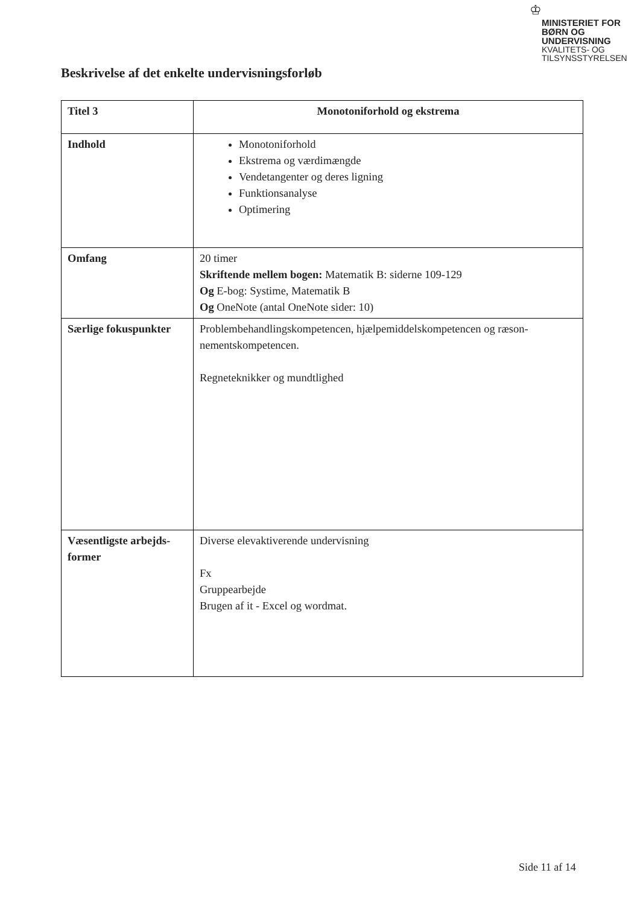♔
MINISTERIET FOR
BØRN OG
UNDERVISNING
KVALITETS- OG
TILSYNSSTYRELSEN
Beskrivelse af det enkelte undervisningsforløb
| Titel 3 | Monotoniforhold og ekstrema |
| Indhold | Monotoniforhold Ekstrema og værdimængde Vendetangenter og deres ligning Funktionsanalyse Optimering |
| Omfang | 20 timer Skriftende mellem bogen: Matematik B: siderne 109-129 Og E-bog: Systime, Matematik B Og OneNote (antal OneNote sider: 10) |
| Særlige fokuspunkter | Problembehandlingskompetencen, hjælpemiddelskompetencen og ræson-nementskompetencen. Regneteknikker og mundtlighed |
| Væsentligste arbejds-former | Diverse elevaktiverende undervisning Fx Gruppearbejde Brugen af it - Excel og wordmat. |
Side 11 af 14